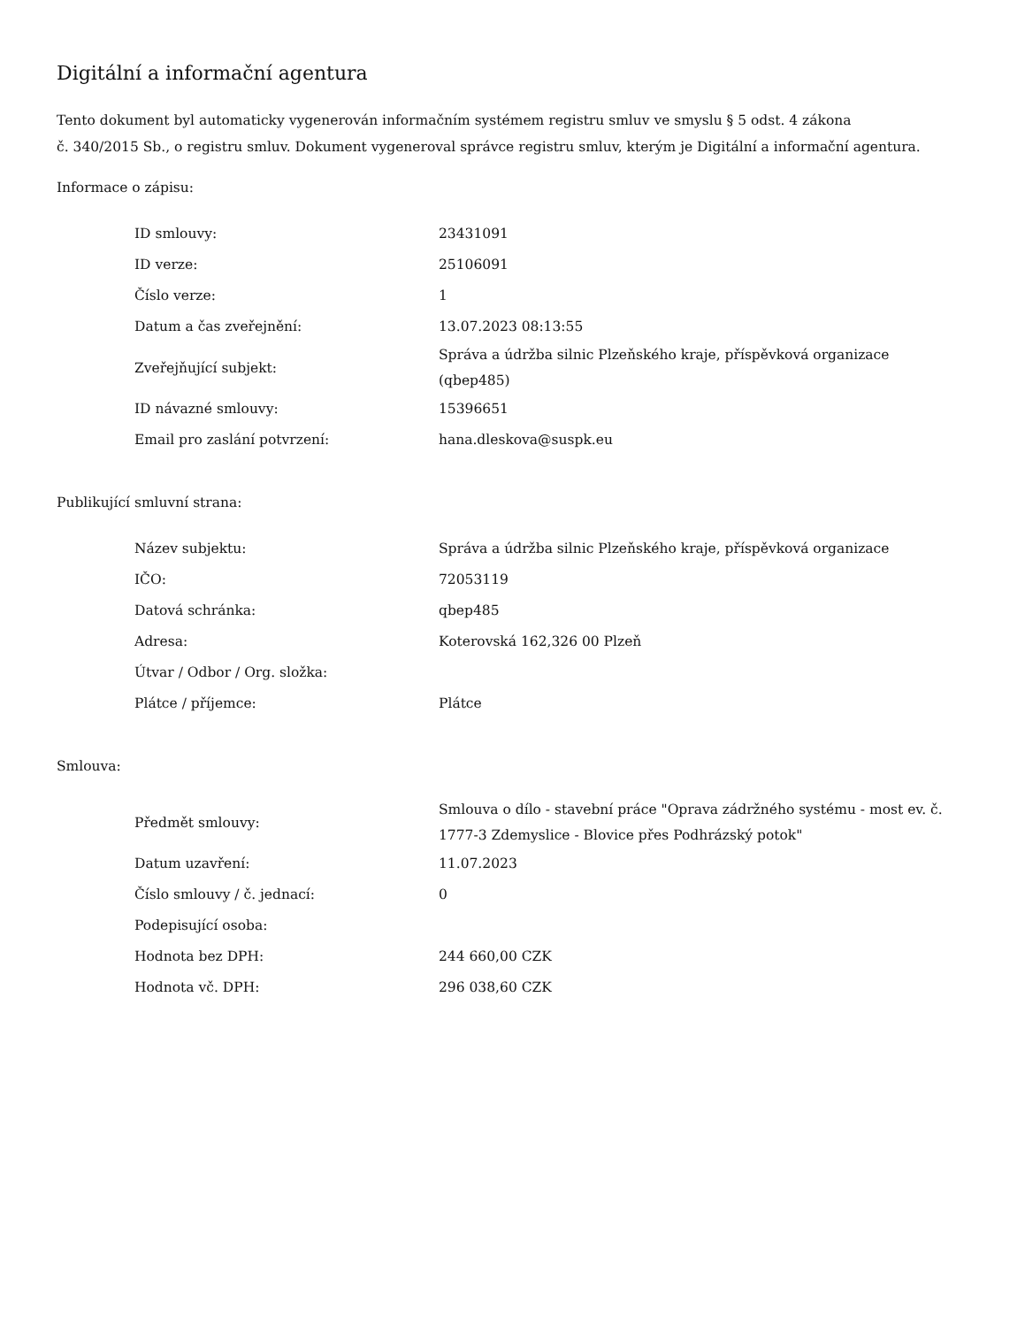Digitální a informační agentura
Tento dokument byl automaticky vygenerován informačním systémem registru smluv ve smyslu § 5 odst. 4 zákona
č. 340/2015 Sb., o registru smluv. Dokument vygeneroval správce registru smluv, kterým je Digitální a informační agentura.
Informace o zápisu:
| ID smlouvy: | 23431091 |
| ID verze: | 25106091 |
| Číslo verze: | 1 |
| Datum a čas zveřejnění: | 13.07.2023 08:13:55 |
| Zveřejňující subjekt: | Správa a údržba silnic Plzeňského kraje, příspěvková organizace (qbep485) |
| ID návazné smlouvy: | 15396651 |
| Email pro zaslání potvrzení: | hana.dleskova@suspk.eu |
Publikující smluvní strana:
| Název subjektu: | Správa a údržba silnic Plzeňského kraje, příspěvková organizace |
| IČO: | 72053119 |
| Datová schránka: | qbep485 |
| Adresa: | Koterovská 162,326 00 Plzeň |
| Útvar / Odbor / Org. složka: | |
| Plátce / příjemce: | Plátce |
Smlouva:
| Předmět smlouvy: | Smlouva o dílo - stavební práce "Oprava zádržného systému - most ev. č. 1777-3 Zdemyslice - Blovice přes Podhrázský potok" |
| Datum uzavření: | 11.07.2023 |
| Číslo smlouvy / č. jednací: | 0 |
| Podepisující osoba: | |
| Hodnota bez DPH: | 244 660,00 CZK |
| Hodnota vč. DPH: | 296 038,60 CZK |